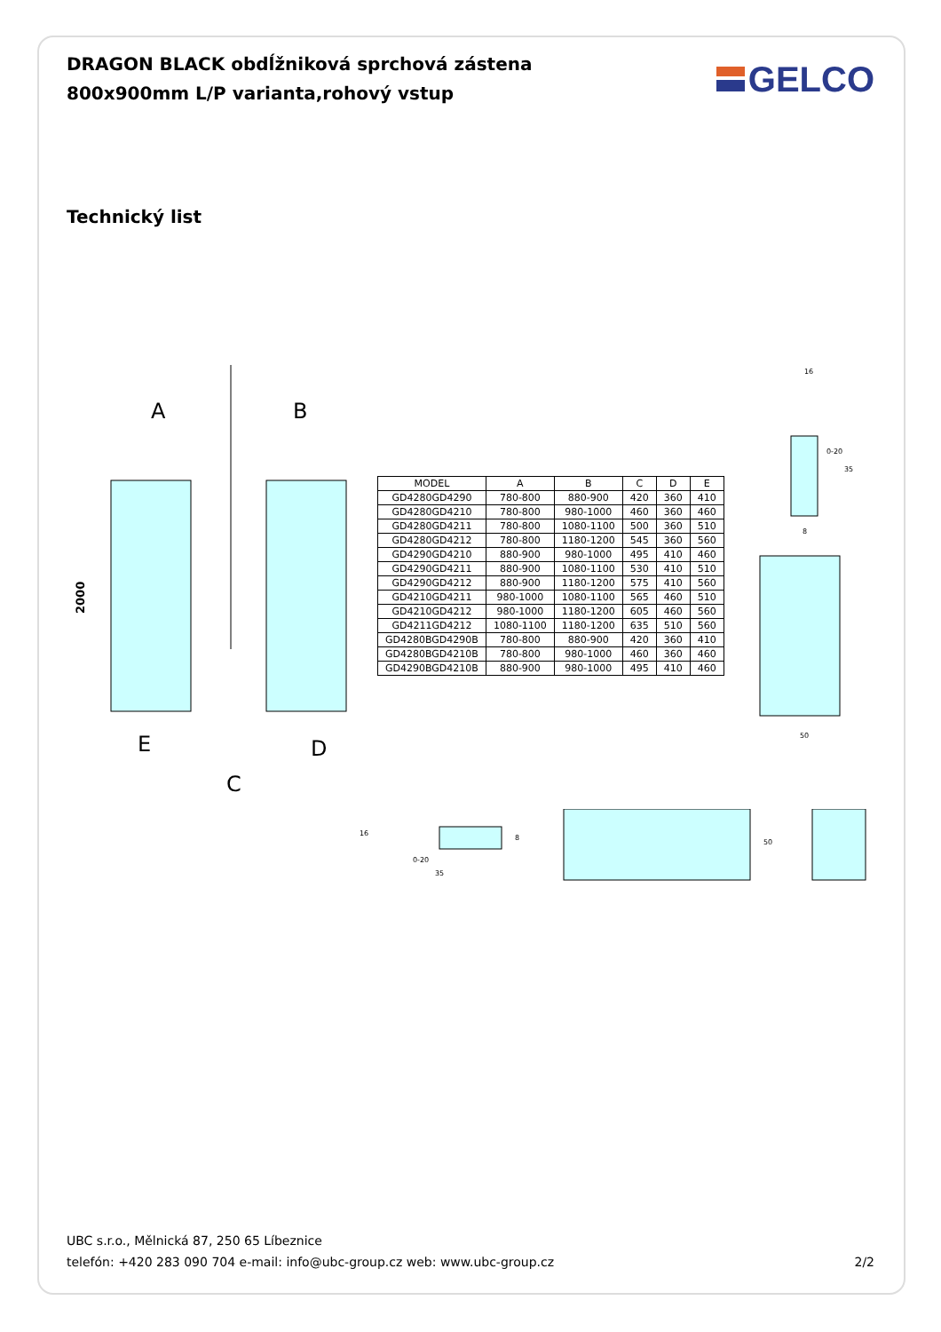DRAGON BLACK obdĺžniková sprchová zástena
800x900mm L/P varianta,rohový vstup
GELCO
Technický list
A
B
2000
E
C
D
| MODEL | A | B | C | D | E |
| --- | --- | --- | --- | --- | --- |
| GD4280GD4290 | 780-800 | 880-900 | 420 | 360 | 410 |
| GD4280GD4210 | 780-800 | 980-1000 | 460 | 360 | 460 |
| GD4280GD4211 | 780-800 | 1080-1100 | 500 | 360 | 510 |
| GD4280GD4212 | 780-800 | 1180-1200 | 545 | 360 | 560 |
| GD4290GD4210 | 880-900 | 980-1000 | 495 | 410 | 460 |
| GD4290GD4211 | 880-900 | 1080-1100 | 530 | 410 | 510 |
| GD4290GD4212 | 880-900 | 1180-1200 | 575 | 410 | 560 |
| GD4210GD4211 | 980-1000 | 1080-1100 | 565 | 460 | 510 |
| GD4210GD4212 | 980-1000 | 1180-1200 | 605 | 460 | 560 |
| GD4211GD4212 | 1080-1100 | 1180-1200 | 635 | 510 | 560 |
| GD4280BGD4290B | 780-800 | 880-900 | 420 | 360 | 410 |
| GD4280BGD4210B | 780-800 | 980-1000 | 460 | 360 | 460 |
| GD4290BGD4210B | 880-900 | 980-1000 | 495 | 410 | 460 |
16
0-20
35
8
50
16
8
0-20
35
50
UBC s.r.o., Mělnická 87, 250 65 Líbeznice
telefón: +420 283 090 704 e-mail: info@ubc-group.cz web: www.ubc-group.cz
2/2